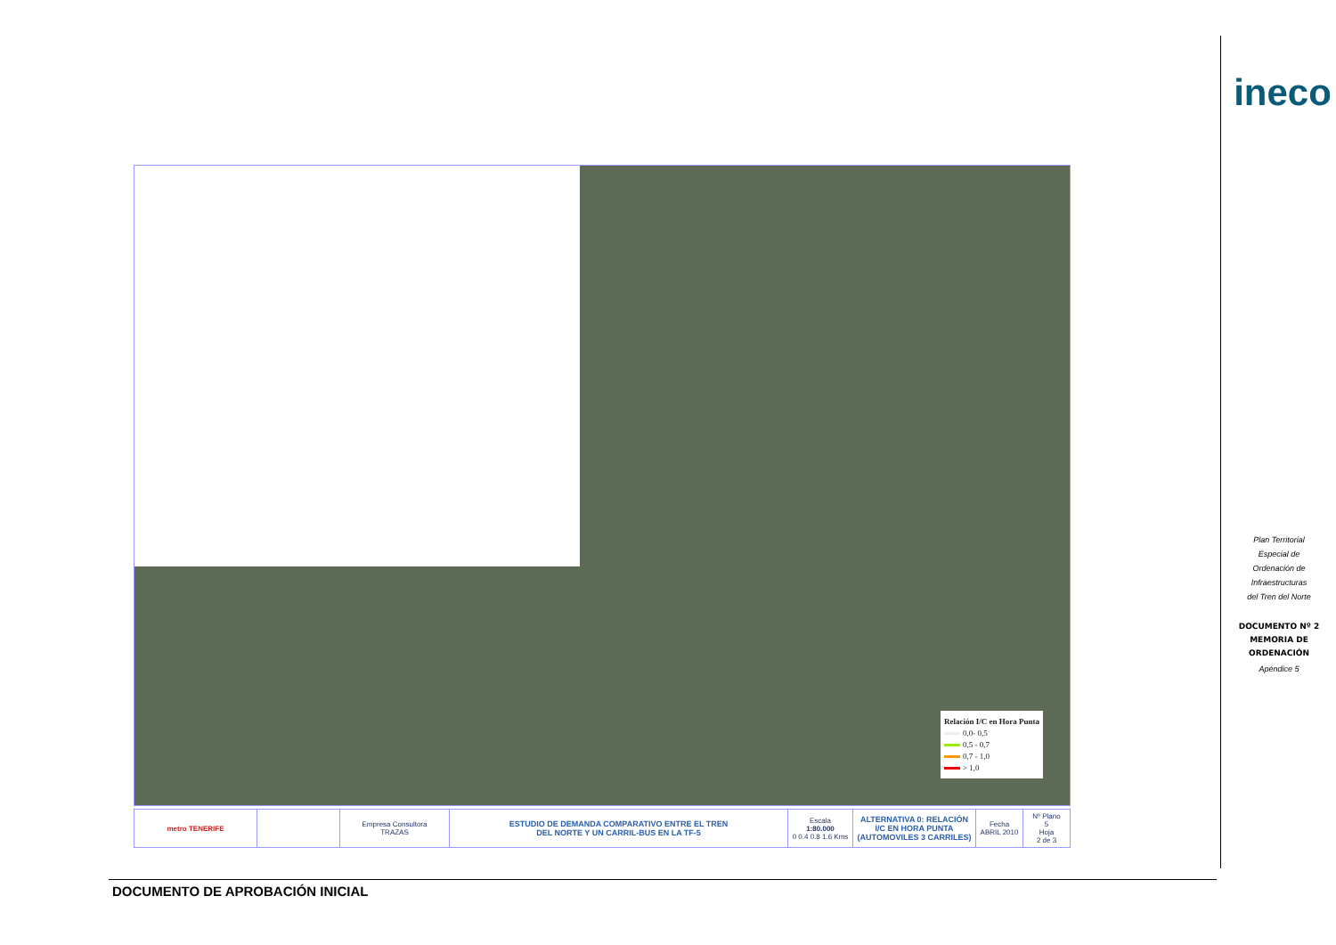Relación I/C en Hora Punta
0,0- 0,5
0,5 - 0,7
0,7 - 1,0
> 1,0
| metro TENERIFE | | Empresa Consultora TRAZAS | ESTUDIO DE DEMANDA COMPARATIVO ENTRE EL TREN DEL NORTE Y UN CARRIL-BUS EN LA TF-5 | Escala 1:80.000 0 0.4 0.8 1.6 Kms | ALTERNATIVA 0: RELACIÓN I/C EN HORA PUNTA (AUTOMOVILES 3 CARRILES) | Fecha ABRIL 2010 | Nº Plano 5 Hoja 2 de 3 |
ineco
Plan Territorial
Especial de
Ordenación de
Infraestructuras
del Tren del Norte
DOCUMENTO Nº 2
MEMORIA DE
ORDENACIÓN
Apéndice 5
DOCUMENTO DE APROBACIÓN INICIAL